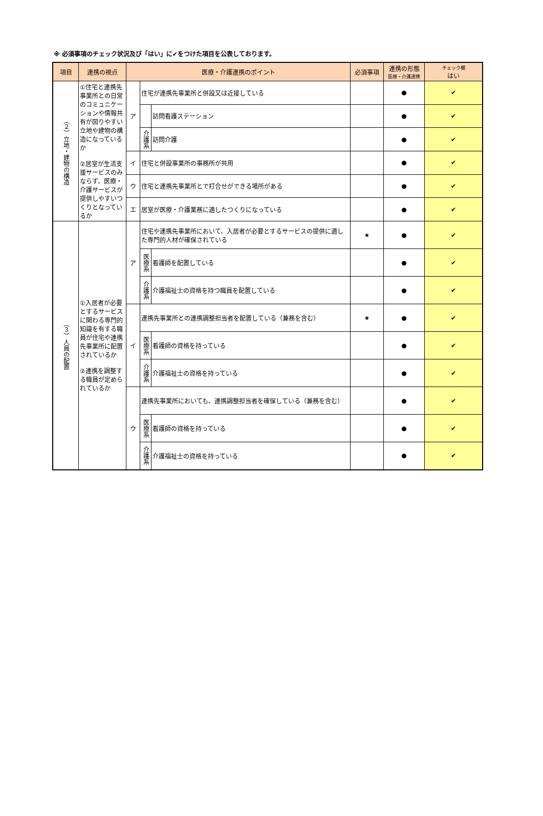※ 必須事項のチェック状況及び「はい」に✔をつけた項目を公表しております。
| 項目 | 連携の視点 | 医療・介護連携のポイント | | | 必須事項 | 連携の形態 医療・介護連携 | チェック欄 はい |
| --- | --- | --- | --- | --- | --- | --- | --- |
| （２）立地・建物の構造 | ①住宅と連携先事業所との日常のコミュニケーションや情報共有が図りやすい立地や建物の構造になっているか ②居室が生活支援サービスのみならず、医療・介護サービスが提供しやすいつくりとなっているか | ア | 住宅が連携先事業所と併設又は近接している | | | ● | ✔ |
| | | | | 訪問看護ステーション | | ● | ✔ |
| | | | 介護系 | 訪問介護 | | ● | ✔ |
| | | イ | 住宅と併設事業所の事務所が共用 | | | ● | ✔ |
| | | ウ | 住宅と連携先事業所とで打合せができる場所がある | | | ● | ✔ |
| | | エ | 居室が医療・介護業務に適したつくりになっている | | | ● | ✔ |
| （３）人員の配置 | ①入居者が必要とするサービスに関わる専門的知識を有する職員が住宅や連携先事業所に配置されているか ②連携を調整する職員が定められているか | ア | 住宅や連携先事業所において、入居者が必要とするサービスの提供に適した専門的人材が確保されている | | ★ | ● | ✔ |
| | | | 医療系 | 看護師を配置している | | ● | ✔ |
| | | | 介護系 | 介護福祉士の資格を持つ職員を配置している | | ● | ✔ |
| | | イ | 連携先事業所との連携調整担当者を配置している（兼務を含む） | | ★ | ● | ✔ |
| | | | 医療系 | 看護師の資格を持っている | | ● | ✔ |
| | | | 介護系 | 介護福祉士の資格を持っている | | ● | ✔ |
| | | ウ | 連携先事業所においても、連携調整担当者を確保している（兼務を含む） | | | ● | ✔ |
| | | | 医療系 | 看護師の資格を持っている | | ● | ✔ |
| | | | 介護系 | 介護福祉士の資格を持っている | | ● | ✔ |